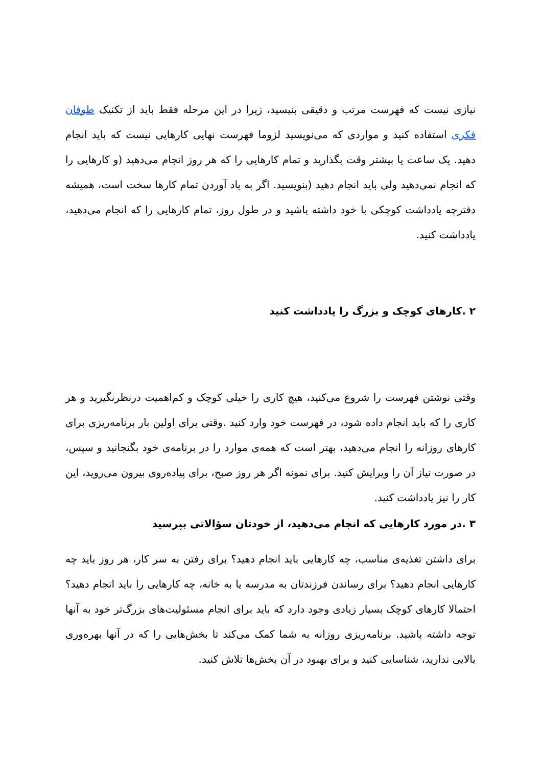نیازی نیست که فهرست مرتب و دقیقی بنیسید، زیرا در این مرحله فقط باید از تکنیک طوفان فکری استفاده کنید و مواردی که می‌نویسید لزوما فهرست نهایی کارهایی نیست که باید انجام دهید. یک ساعت یا بیشتر وقت بگذارید و تمام کارهایی را که هر روز انجام می‌دهید (و کارهایی را که انجام نمی‌دهید ولی باید انجام دهید (بنویسید. اگر به یاد آوردن تمام کارها سخت است، همیشه دفترچه یادداشت کوچکی با خود داشته باشید و در طول روز، تمام کارهایی را که انجام می‌دهید، یادداشت کنید.
۲ .کارهای کوچک و بزرگ را یادداشت کنید
وقتی نوشتن فهرست را شروع می‌کنید، هیچ کاری را خیلی کوچک و کم‌اهمیت درنظرنگیرید و هر کاری را که باید انجام داده شود، در فهرست خود وارد کنید .وقتی برای اولین بار برنامه‌ریزی برای کارهای روزانه را انجام می‌دهید، بهتر است که همه‌ی موارد را در برنامه‌ی خود بگنجانید و سپس، در صورت نیاز آن را ویرایش کنید. برای نمونه اگر هر روز صبح، برای پیاده‌روی بیرون می‌روید، این کار را نیز یادداشت کنید.
۳ .در مورد کارهایی که انجام می‌دهید، از خودتان سؤالاتی بپرسید
برای داشتن تغذیه‌ی مناسب، چه کارهایی باید انجام دهید؟ برای رفتن به سر کار، هر روز باید چه کارهایی انجام دهید؟ برای رساندن فرزندتان به مدرسه یا به خانه، چه کارهایی را باید انجام دهید؟ احتمالا کارهای کوچک بسیار زیادی وجود دارد که باید برای انجام مسئولیت‌های بزرگ‌تر خود به آنها توجه داشته باشید. برنامه‌ریزی روزانه به شما کمک می‌کند تا بخش‌هایی را که در آنها بهره‌وری بالایی ندارید، شناسایی کنید و برای بهبود در آن بخش‌ها تلاش کنید.